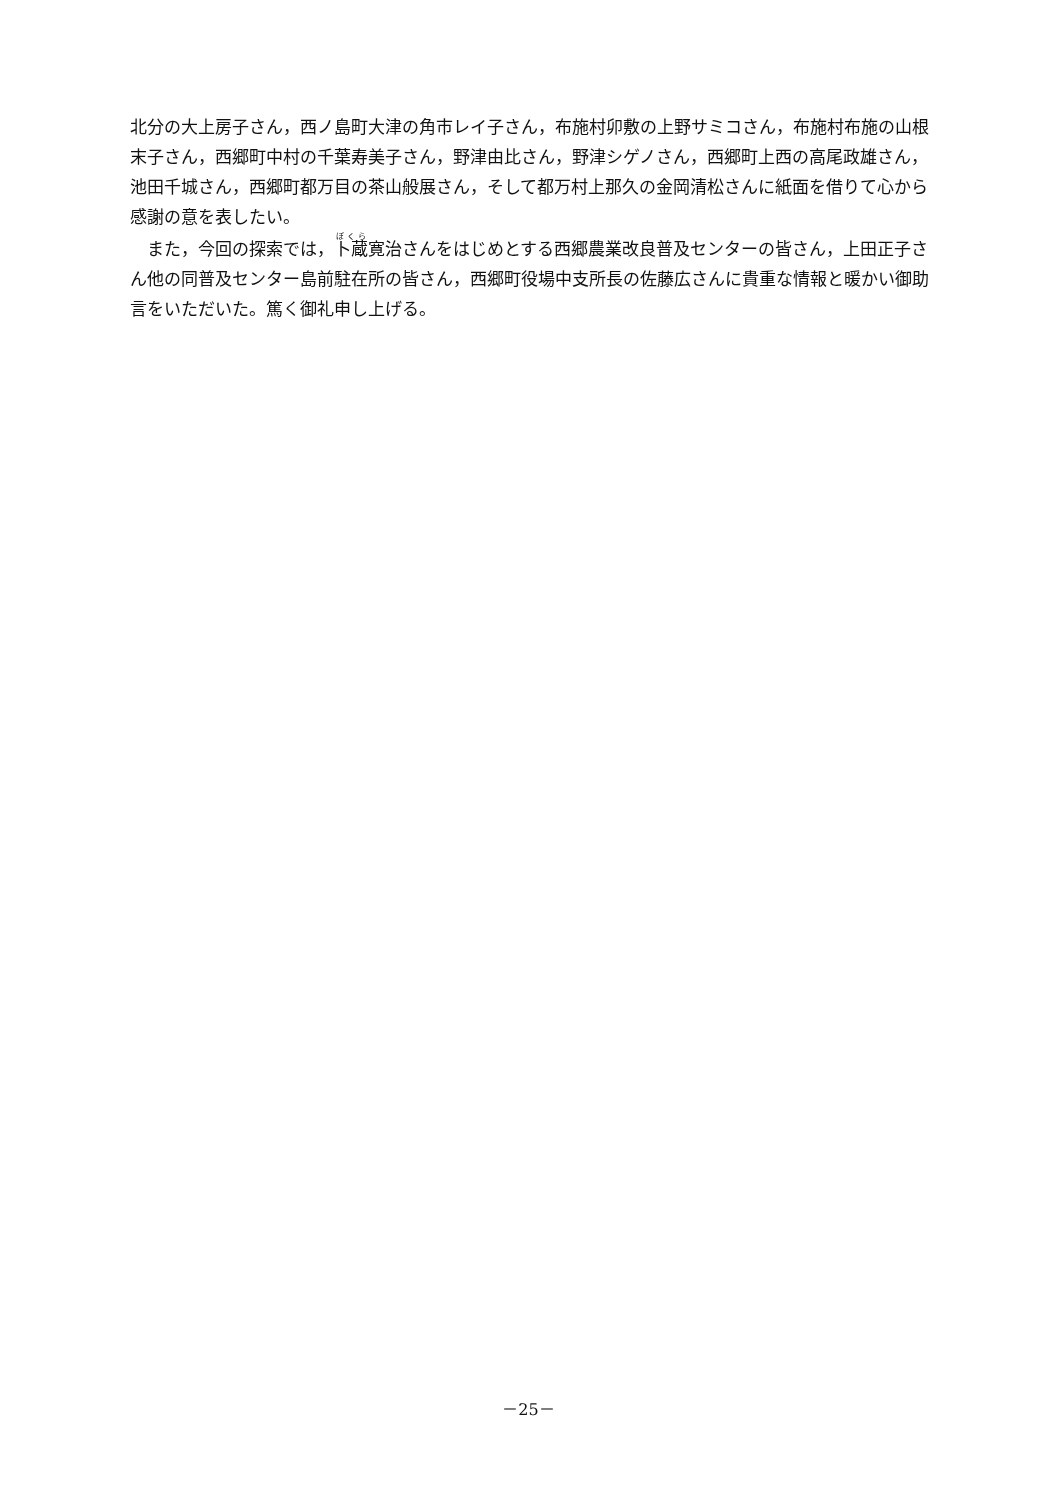北分の大上房子さん，西ノ島町大津の角市レイ子さん，布施村卯敷の上野サミコさん，布施村布施の山根末子さん，西郷町中村の千葉寿美子さん，野津由比さん，野津シゲノさん，西郷町上西の高尾政雄さん，池田千城さん，西郷町都万目の茶山般展さん，そして都万村上那久の金岡清松さんに紙面を借りて心から感謝の意を表したい。
　また，今回の探索では，卜蔵寛治さんをはじめとする西郷農業改良普及センターの皆さん，上田正子さん他の同普及センター島前駐在所の皆さん，西郷町役場中支所長の佐藤広さんに貴重な情報と暖かい御助言をいただいた。篤く御礼申し上げる。
－25－